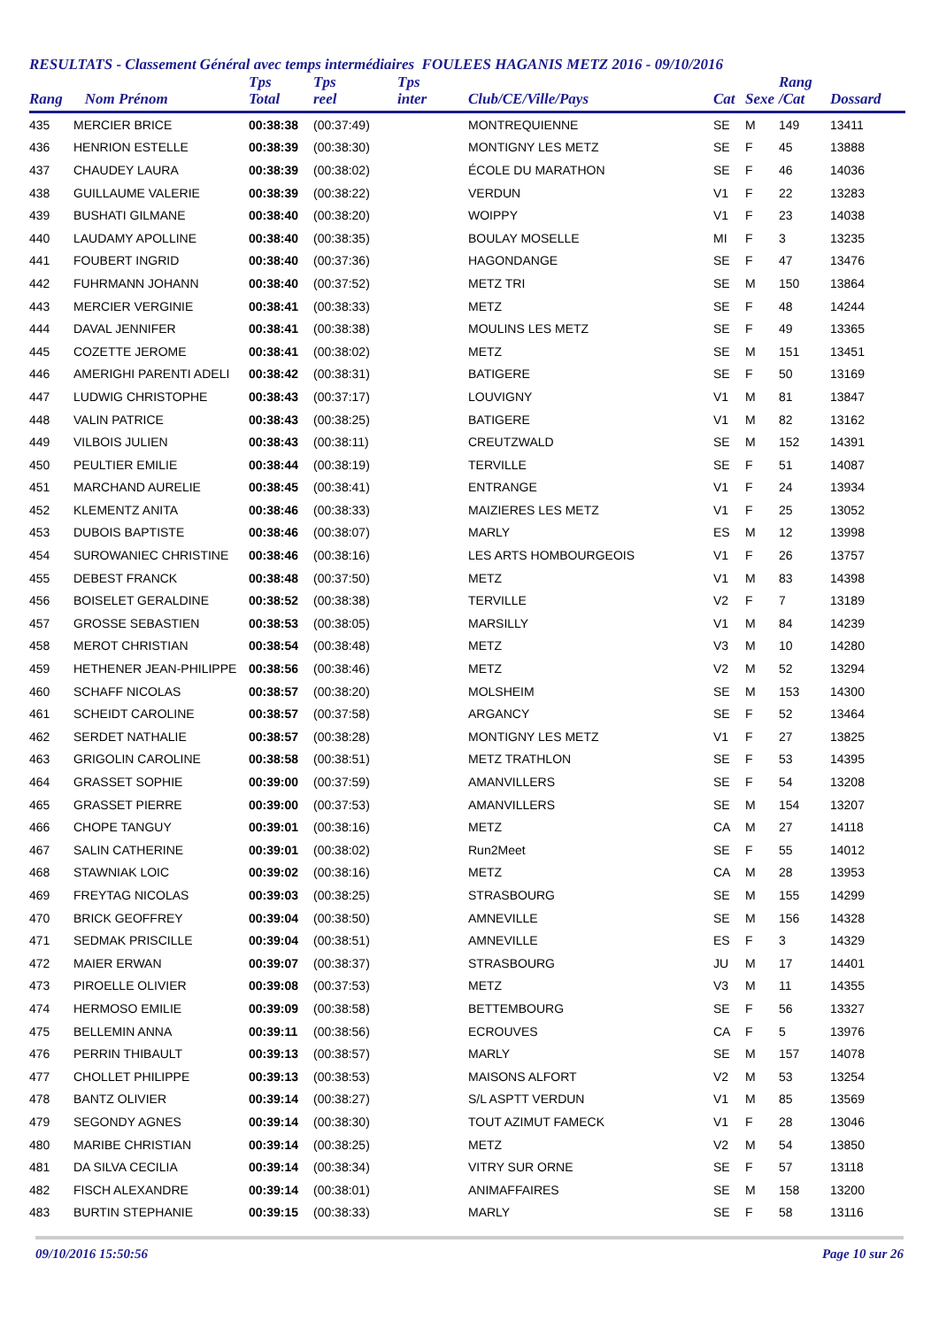RESULTATS - Classement Général avec temps intermédiaires FOULEES HAGANIS METZ 2016 - 09/10/2016
| Rang | Nom Prénom | Tps Total | Tps reel | Tps inter | Club/CE/Ville/Pays | Cat | Sexe | Rang /Cat | Dossard |
| --- | --- | --- | --- | --- | --- | --- | --- | --- | --- |
| 435 | MERCIER BRICE | 00:38:38 | (00:37:49) | | MONTREQUIENNE | SE | M | 149 | 13411 |
| 436 | HENRION ESTELLE | 00:38:39 | (00:38:30) | | MONTIGNY LES METZ | SE | F | 45 | 13888 |
| 437 | CHAUDEY LAURA | 00:38:39 | (00:38:02) | | ÉCOLE DU MARATHON | SE | F | 46 | 14036 |
| 438 | GUILLAUME VALERIE | 00:38:39 | (00:38:22) | | VERDUN | V1 | F | 22 | 13283 |
| 439 | BUSHATI GILMANE | 00:38:40 | (00:38:20) | | WOIPPY | V1 | F | 23 | 14038 |
| 440 | LAUDAMY APOLLINE | 00:38:40 | (00:38:35) | | BOULAY MOSELLE | MI | F | 3 | 13235 |
| 441 | FOUBERT INGRID | 00:38:40 | (00:37:36) | | HAGONDANGE | SE | F | 47 | 13476 |
| 442 | FUHRMANN JOHANN | 00:38:40 | (00:37:52) | | METZ TRI | SE | M | 150 | 13864 |
| 443 | MERCIER VERGINIE | 00:38:41 | (00:38:33) | | METZ | SE | F | 48 | 14244 |
| 444 | DAVAL JENNIFER | 00:38:41 | (00:38:38) | | MOULINS LES METZ | SE | F | 49 | 13365 |
| 445 | COZETTE JEROME | 00:38:41 | (00:38:02) | | METZ | SE | M | 151 | 13451 |
| 446 | AMERIGHI PARENTI ADELI | 00:38:42 | (00:38:31) | | BATIGERE | SE | F | 50 | 13169 |
| 447 | LUDWIG CHRISTOPHE | 00:38:43 | (00:37:17) | | LOUVIGNY | V1 | M | 81 | 13847 |
| 448 | VALIN PATRICE | 00:38:43 | (00:38:25) | | BATIGERE | V1 | M | 82 | 13162 |
| 449 | VILBOIS JULIEN | 00:38:43 | (00:38:11) | | CREUTZWALD | SE | M | 152 | 14391 |
| 450 | PEULTIER EMILIE | 00:38:44 | (00:38:19) | | TERVILLE | SE | F | 51 | 14087 |
| 451 | MARCHAND AURELIE | 00:38:45 | (00:38:41) | | ENTRANGE | V1 | F | 24 | 13934 |
| 452 | KLEMENTZ ANITA | 00:38:46 | (00:38:33) | | MAIZIERES LES METZ | V1 | F | 25 | 13052 |
| 453 | DUBOIS BAPTISTE | 00:38:46 | (00:38:07) | | MARLY | ES | M | 12 | 13998 |
| 454 | SUROWANIEC CHRISTINE | 00:38:46 | (00:38:16) | | LES ARTS HOMBOURGEOIS | V1 | F | 26 | 13757 |
| 455 | DEBEST FRANCK | 00:38:48 | (00:37:50) | | METZ | V1 | M | 83 | 14398 |
| 456 | BOISELET GERALDINE | 00:38:52 | (00:38:38) | | TERVILLE | V2 | F | 7 | 13189 |
| 457 | GROSSE SEBASTIEN | 00:38:53 | (00:38:05) | | MARSILLY | V1 | M | 84 | 14239 |
| 458 | MEROT CHRISTIAN | 00:38:54 | (00:38:48) | | METZ | V3 | M | 10 | 14280 |
| 459 | HETHENER JEAN-PHILIPPE | 00:38:56 | (00:38:46) | | METZ | V2 | M | 52 | 13294 |
| 460 | SCHAFF NICOLAS | 00:38:57 | (00:38:20) | | MOLSHEIM | SE | M | 153 | 14300 |
| 461 | SCHEIDT CAROLINE | 00:38:57 | (00:37:58) | | ARGANCY | SE | F | 52 | 13464 |
| 462 | SERDET NATHALIE | 00:38:57 | (00:38:28) | | MONTIGNY LES METZ | V1 | F | 27 | 13825 |
| 463 | GRIGOLIN CAROLINE | 00:38:58 | (00:38:51) | | METZ TRATHLON | SE | F | 53 | 14395 |
| 464 | GRASSET SOPHIE | 00:39:00 | (00:37:59) | | AMANVILLERS | SE | F | 54 | 13208 |
| 465 | GRASSET PIERRE | 00:39:00 | (00:37:53) | | AMANVILLERS | SE | M | 154 | 13207 |
| 466 | CHOPE TANGUY | 00:39:01 | (00:38:16) | | METZ | CA | M | 27 | 14118 |
| 467 | SALIN CATHERINE | 00:39:01 | (00:38:02) | | Run2Meet | SE | F | 55 | 14012 |
| 468 | STAWNIAK LOIC | 00:39:02 | (00:38:16) | | METZ | CA | M | 28 | 13953 |
| 469 | FREYTAG NICOLAS | 00:39:03 | (00:38:25) | | STRASBOURG | SE | M | 155 | 14299 |
| 470 | BRICK GEOFFREY | 00:39:04 | (00:38:50) | | AMNEVILLE | SE | M | 156 | 14328 |
| 471 | SEDMAK PRISCILLE | 00:39:04 | (00:38:51) | | AMNEVILLE | ES | F | 3 | 14329 |
| 472 | MAIER ERWAN | 00:39:07 | (00:38:37) | | STRASBOURG | JU | M | 17 | 14401 |
| 473 | PIROELLE OLIVIER | 00:39:08 | (00:37:53) | | METZ | V3 | M | 11 | 14355 |
| 474 | HERMOSO EMILIE | 00:39:09 | (00:38:58) | | BETTEMBOURG | SE | F | 56 | 13327 |
| 475 | BELLEMIN ANNA | 00:39:11 | (00:38:56) | | ECROUVES | CA | F | 5 | 13976 |
| 476 | PERRIN THIBAULT | 00:39:13 | (00:38:57) | | MARLY | SE | M | 157 | 14078 |
| 477 | CHOLLET PHILIPPE | 00:39:13 | (00:38:53) | | MAISONS ALFORT | V2 | M | 53 | 13254 |
| 478 | BANTZ OLIVIER | 00:39:14 | (00:38:27) | | S/L ASPTT VERDUN | V1 | M | 85 | 13569 |
| 479 | SEGONDY AGNES | 00:39:14 | (00:38:30) | | TOUT AZIMUT FAMECK | V1 | F | 28 | 13046 |
| 480 | MARIBE CHRISTIAN | 00:39:14 | (00:38:25) | | METZ | V2 | M | 54 | 13850 |
| 481 | DA SILVA CECILIA | 00:39:14 | (00:38:34) | | VITRY SUR ORNE | SE | F | 57 | 13118 |
| 482 | FISCH ALEXANDRE | 00:39:14 | (00:38:01) | | ANIMAFFAIRES | SE | M | 158 | 13200 |
| 483 | BURTIN STEPHANIE | 00:39:15 | (00:38:33) | | MARLY | SE | F | 58 | 13116 |
09/10/2016 15:50:56 Page 10 sur 26